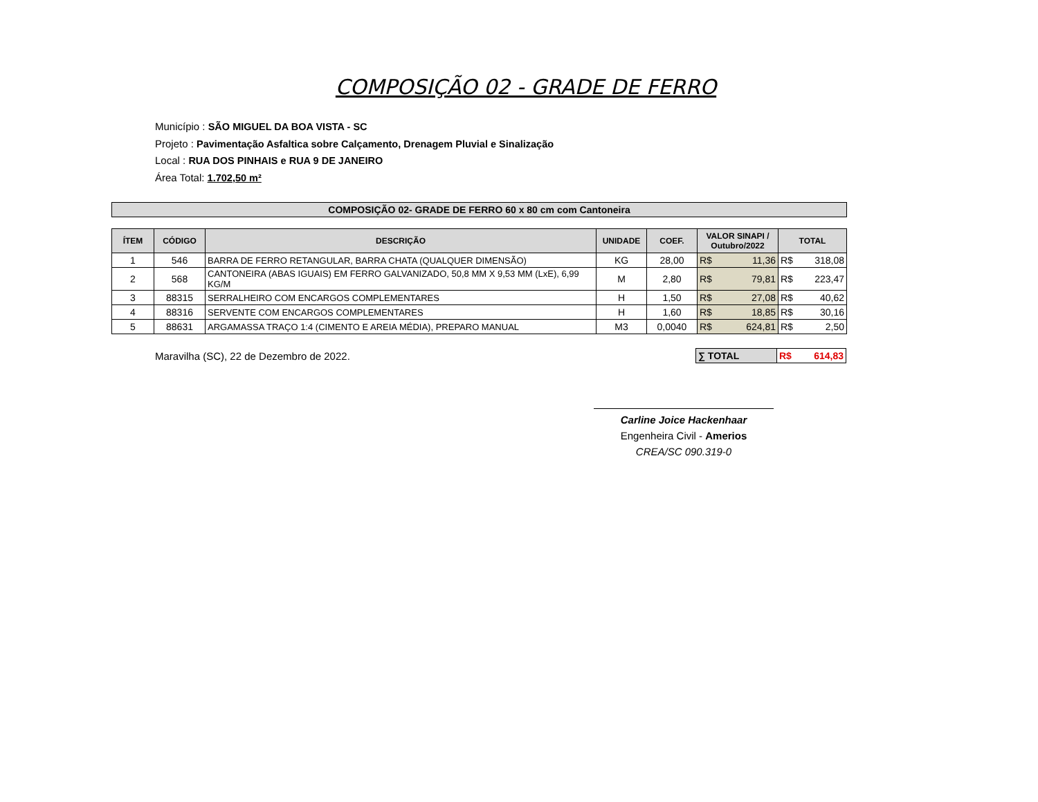COMPOSIÇÃO 02 - GRADE DE FERRO
Município : SÃO MIGUEL DA BOA VISTA - SC
Projeto : Pavimentação Asfaltica sobre Calçamento, Drenagem Pluvial e Sinalização
Local : RUA DOS PINHAIS e RUA 9 DE JANEIRO
Área Total: 1.702,50 m²
COMPOSIÇÃO 02- GRADE DE FERRO 60 x 80 cm com Cantoneira
| ÍTEM | CÓDIGO | DESCRIÇÃO | UNIDADE | COEF. | VALOR SINAPI / Outubro/2022 | TOTAL |
| --- | --- | --- | --- | --- | --- | --- |
| 1 | 546 | BARRA DE FERRO RETANGULAR, BARRA CHATA (QUALQUER DIMENSÃO) | KG | 28,00 | R$ 11,36 | R$ 318,08 |
| 2 | 568 | CANTONEIRA (ABAS IGUAIS) EM FERRO GALVANIZADO, 50,8 MM X 9,53 MM (LxE), 6,99 KG/M | M | 2,80 | R$ 79,81 | R$ 223,47 |
| 3 | 88315 | SERRALHEIRO COM ENCARGOS COMPLEMENTARES | H | 1,50 | R$ 27,08 | R$ 40,62 |
| 4 | 88316 | SERVENTE COM ENCARGOS COMPLEMENTARES | H | 1,60 | R$ 18,85 | R$ 30,16 |
| 5 | 88631 | ARGAMASSA TRAÇO 1:4 (CIMENTO E AREIA MÉDIA), PREPARO MANUAL | M3 | 0,0040 | R$ 624,81 | R$ 2,50 |
Maravilha (SC), 22 de Dezembro de 2022.
∑ TOTAL R$ 614,83
Carline Joice Hackenhaar
Engenheira Civil - Amerios
CREA/SC 090.319-0